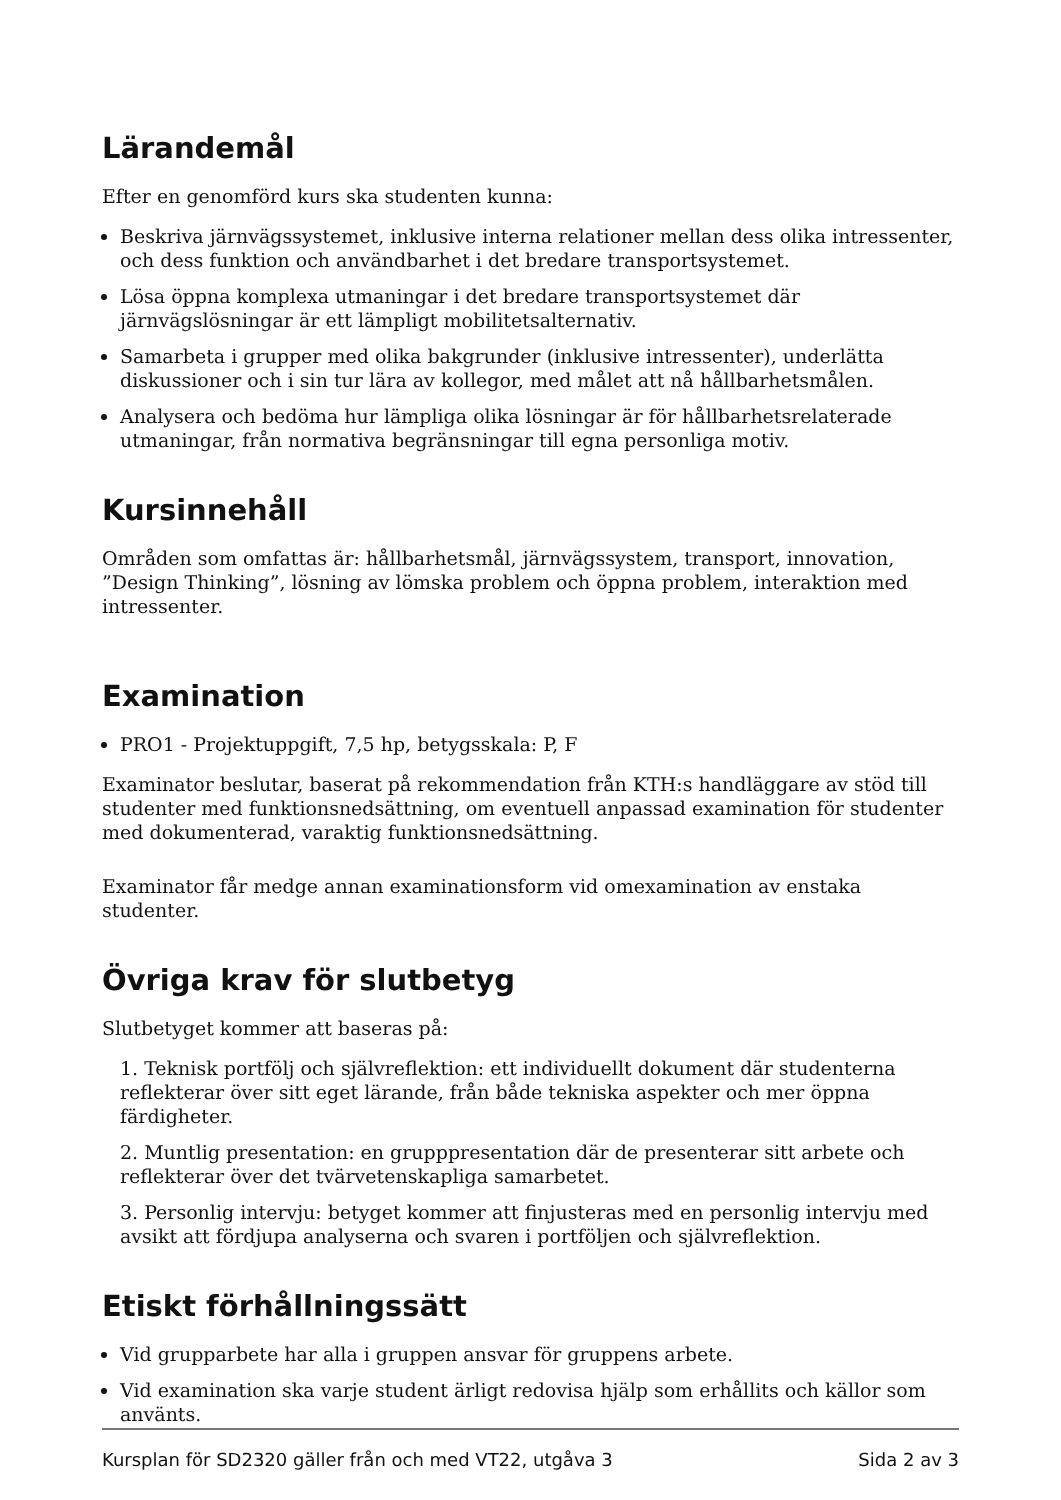Lärandemål
Efter en genomförd kurs ska studenten kunna:
Beskriva järnvägssystemet, inklusive interna relationer mellan dess olika intressenter, och dess funktion och användbarhet i det bredare transportsystemet.
Lösa öppna komplexa utmaningar i det bredare transportsystemet där järnvägslösningar är ett lämpligt mobilitetsalternativ.
Samarbeta i grupper med olika bakgrunder (inklusive intressenter), underlätta diskussioner och i sin tur lära av kollegor, med målet att nå hållbarhetsmålen.
Analysera och bedöma hur lämpliga olika lösningar är för hållbarhetsrelaterade utmaningar, från normativa begränsningar till egna personliga motiv.
Kursinnehåll
Områden som omfattas är: hållbarhetsmål, järnvägssystem, transport, innovation, ”Design Thinking”, lösning av lömska problem och öppna problem, interaktion med intressenter.
Examination
PRO1 - Projektuppgift, 7,5 hp, betygsskala: P, F
Examinator beslutar, baserat på rekommendation från KTH:s handläggare av stöd till studenter med funktionsnedsättning, om eventuell anpassad examination för studenter med dokumenterad, varaktig funktionsnedsättning.
Examinator får medge annan examinationsform vid omexamination av enstaka studenter.
Övriga krav för slutbetyg
Slutbetyget kommer att baseras på:
1. Teknisk portfölj och självreflektion: ett individuellt dokument där studenterna reflekterar över sitt eget lärande, från både tekniska aspekter och mer öppna färdigheter.
2. Muntlig presentation: en grupppresentation där de presenterar sitt arbete och reflekterar över det tvärvetenskapliga samarbetet.
3. Personlig intervju: betyget kommer att finjusteras med en personlig intervju med avsikt att fördjupa analyserna och svaren i portföljen och självreflektion.
Etiskt förhållningssätt
Vid grupparbete har alla i gruppen ansvar för gruppens arbete.
Vid examination ska varje student ärligt redovisa hjälp som erhållits och källor som använts.
Kursplan för SD2320 gäller från och med VT22, utgåva 3 Sida 2 av 3